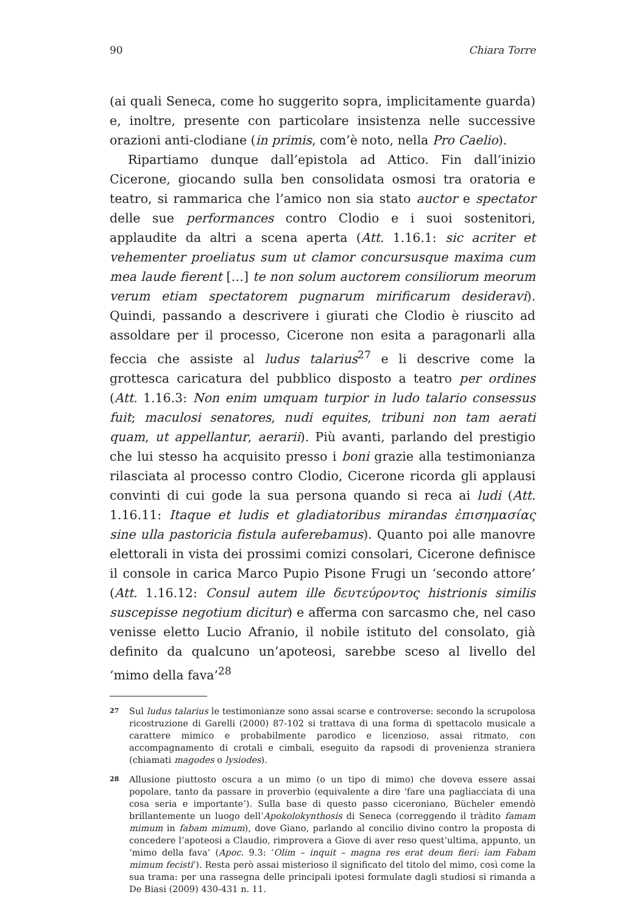90 Chiara Torre
(ai quali Seneca, come ho suggerito sopra, implicitamente guarda) e, inoltre, presente con particolare insistenza nelle successive orazioni anti-clodiane (in primis, com’è noto, nella Pro Caelio).
Ripartiamo dunque dall’epistola ad Attico. Fin dall’inizio Cicerone, giocando sulla ben consolidata osmosi tra oratoria e teatro, si rammarica che l’amico non sia stato auctor e spectator delle sue performances contro Clodio e i suoi sostenitori, applaudite da altri a scena aperta (Att. 1.16.1: sic acriter et vehementer proeliatus sum ut clamor concursusque maxima cum mea laude fierent […] te non solum auctorem consiliorum meorum verum etiam spectatorem pugnarum mirificarum desideravi). Quindi, passando a descrivere i giurati che Clodio è riuscito ad assoldare per il processo, Cicerone non esita a paragonarli alla feccia che assiste al ludus talarius<sup>27</sup> e li descrive come la grottesca caricatura del pubblico disposto a teatro per ordines (Att. 1.16.3: Non enim umquam turpior in ludo talario consessus fuit; maculosi senatores, nudi equites, tribuni non tam aerati quam, ut appellantur, aerarii). Più avanti, parlando del prestigio che lui stesso ha acquisito presso i boni grazie alla testimonianza rilasciata al processo contro Clodio, Cicerone ricorda gli applausi convinti di cui gode la sua persona quando si reca ai ludi (Att. 1.16.11: Itaque et ludis et gladiatoribus mirandas ἐπισημασίας sine ulla pastoricia fistula auferebamus). Quanto poi alle manovre elettorali in vista dei prossimi comizi consolari, Cicerone definisce il console in carica Marco Pupio Pisone Frugi un ‘secondo attore’ (Att. 1.16.12: Consul autem ille δευτεύροντος histrionis similis suscepisse negotium dicitur) e afferma con sarcasmo che, nel caso venisse eletto Lucio Afranio, il nobile istituto del consolato, già definito da qualcuno un’apoteosi, sarebbe sceso al livello del ‘mimo della fava’<sup>28</sup>
27
Sul ludus talarius le testimonianze sono assai scarse e controverse: secondo la scrupolosa ricostruzione di Garelli (2000) 87-102 si trattava di una forma di spettacolo musicale a carattere mimico e probabilmente parodico e licenzioso, assai ritmato, con accompagnamento di crotali e cimbali, eseguito da rapsodi di provenienza straniera (chiamati magodes o lysiodes).
28
Allusione piuttosto oscura a un mimo (o un tipo di mimo) che doveva essere assai popolare, tanto da passare in proverbio (equivalente a dire ‘fare una pagliacciata di una cosa seria e importante’). Sulla base di questo passo ciceroniano, Bücheler emendò brillantemente un luogo dell’Apokolokynthosis di Seneca (correggendo il tràdito famam mimum in fabam mimum), dove Giano, parlando al concilio divino contro la proposta di concedere l’apoteosi a Claudio, rimprovera a Giove di aver reso quest’ultima, appunto, un ‘mimo della fava’ (Apoc. 9.3: ‘Olim – inquit – magna res erat deum fieri: iam Fabam mimum fecisti’). Resta però assai misterioso il significato del titolo del mimo, così come la sua trama: per una rassegna delle principali ipotesi formulate dagli studiosi si rimanda a De Biasi (2009) 430-431 n. 11.